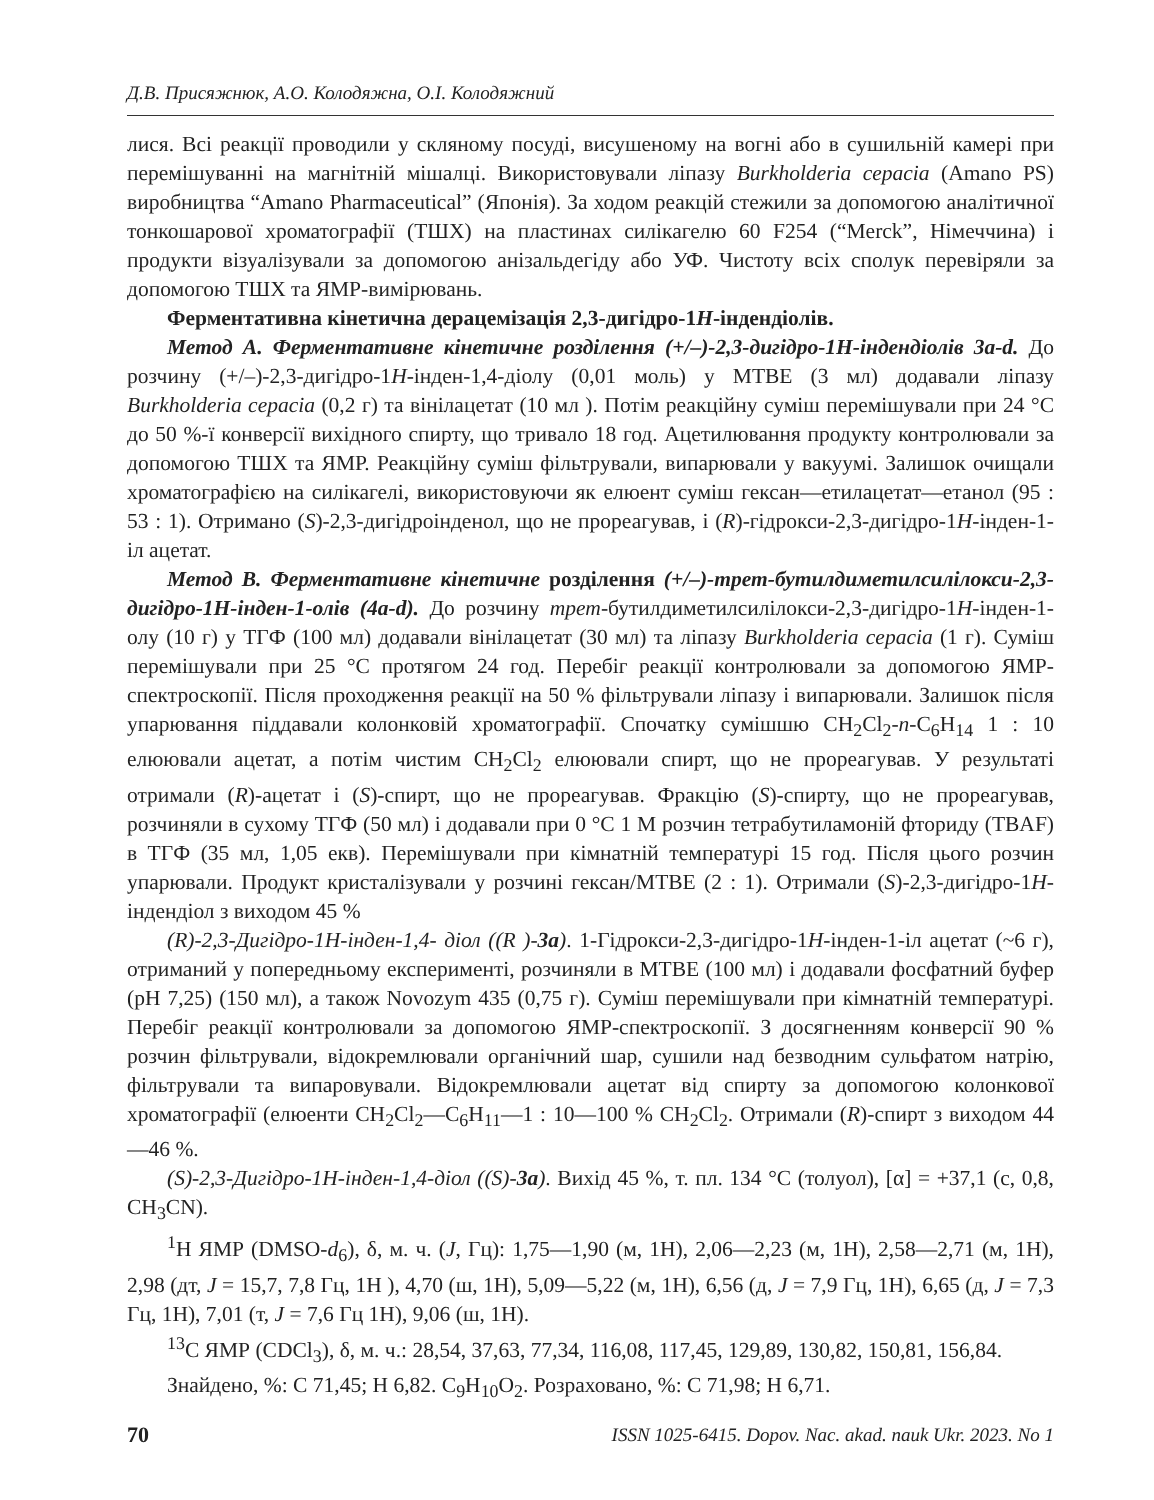Д.В. Присяжнюк, А.О. Колодяжна, О.І. Колодяжний
лися. Всі реакції проводили у скляному посуді, висушеному на вогні або в сушильній камері при перемішуванні на магнітній мішалці. Використовували ліпазу Burkholderia cepacia (Amano PS) виробництва “Amano Pharmaceutical” (Японія). За ходом реакцій стежили за допомогою аналітичної тонкошарової хроматографії (ТШХ) на пластинах силікагелю 60 F254 (“Merck”, Німеччина) і продукти візуалізували за допомогою анізальдегіду або УФ. Чистоту всіх сполук перевіряли за допомогою ТШХ та ЯМР-вимірювань.
Ферментативна кінетична дерацемізація 2,3-дигідро-1H-індендіолів.
Метод А. Ферментативне кінетичне розділення (+/–)-2,3-дигідро-1Н-індендіолів 3a-d. До розчину (+/–)-2,3-дигідро-1H-інден-1,4-діолу (0,01 моль) у МТВЕ (3 мл) додавали ліпазу Burkholderia cepacia (0,2 г) та вінілацетат (10 мл ). Потім реакційну суміш перемішували при 24 °C до 50 %-ї конверсії вихідного спирту, що тривало 18 год. Ацетилювання продукту контролювали за допомогою ТШХ та ЯМР. Реакційну суміш фільтрували, випарювали у вакуумі. Залишок очищали хроматографією на силікагелі, використовуючи як елюент суміш гексан—етилацетат—етанол (95 : 53 : 1). Отримано (S)-2,3-дигідроінденол, що не прореагував, і (R)-гідрокси-2,3-дигідро-1H-інден-1-іл ацетат.
Метод В. Ферментативне кінетичне розділення (+/–)-трет-бутилдиметилсилілокси-2,3-дигідро-1Н-інден-1-олів (4a-d). До розчину трет-бутилдиметилсилілокси-2,3-дигідро-1H-інден-1-олу (10 г) у ТГФ (100 мл) додавали вінілацетат (30 мл) та ліпазу Burkholderia cepacia (1 г). Суміш перемішували при 25 °C протягом 24 год. Перебіг реакції контролювали за допомогою ЯМР-спектроскопії. Після проходження реакції на 50 % фільтрували ліпазу і випарювали. Залишок після упарювання піддавали колонковій хроматографії. Спочатку сумішшю CH<sub>2</sub>Cl<sub>2</sub>-n-C<sub>6</sub>H<sub>14</sub> 1 : 10 елюювали ацетат, а потім чистим CH<sub>2</sub>Cl<sub>2</sub> елюювали спирт, що не прореагував. У результаті отримали (R)-ацетат і (S)-спирт, що не прореагував. Фракцію (S)-спирту, що не прореагував, розчиняли в сухому ТГФ (50 мл) і додавали при 0 °C 1 M розчин тетрабутиламоній фториду (TBAF) в ТГФ (35 мл, 1,05 екв). Перемішували при кімнатній температурі 15 год. Після цього розчин упарювали. Продукт кристалізували у розчині гексан/MTBE (2 : 1). Отримали (S)-2,3-дигідро-1H-індендіол з виходом 45 %
(R)-2,3-Дигідро-1H-інден-1,4- діол ((R )-3a). 1-Гідрокси-2,3-дигідро-1H-інден-1-іл ацетат (~6 г), отриманий у попередньому експерименті, розчиняли в МТВЕ (100 мл) і додавали фосфатний буфер (pH 7,25) (150 мл), а також Novozym 435 (0,75 г). Суміш перемішували при кімнатній температурі. Перебіг реакції контролювали за допомогою ЯМР-спектроскопії. З досягненням конверсії 90 % розчин фільтрували, відокремлювали органічний шар, сушили над безводним сульфатом натрію, фільтрували та випаровували. Відокремлювали ацетат від спирту за допомогою колонкової хроматографії (елюенти CH<sub>2</sub>Cl<sub>2</sub>—C<sub>6</sub>H<sub>11</sub>—1 : 10—100 % CH<sub>2</sub>Cl<sub>2</sub>. Отримали (R)-спирт з виходом 44—46 %.
(S)-2,3-Дигідро-1H-інден-1,4-діол ((S)-3a). Вихід 45 %, т. пл. 134 °C (толуол), [α] = +37,1 (c, 0,8, CH<sub>3</sub>CN).
<sup>1</sup>H ЯМР (DMSO-d<sub>6</sub>), δ, м. ч. (J, Гц): 1,75—1,90 (м, 1H), 2,06—2,23 (м, 1H), 2,58—2,71 (м, 1H), 2,98 (дт, J = 15,7, 7,8 Гц, 1H ), 4,70 (ш, 1H), 5,09—5,22 (м, 1H), 6,56 (д, J = 7,9 Гц, 1H), 6,65 (д, J = 7,3 Гц, 1H), 7,01 (т, J = 7,6 Гц 1H), 9,06 (ш, 1H).
<sup>13</sup>C ЯМР (CDCl<sub>3</sub>), δ, м. ч.: 28,54, 37,63, 77,34, 116,08, 117,45, 129,89, 130,82, 150,81, 156,84.
Знайдено, %: C 71,45; H 6,82. C<sub>9</sub>H<sub>10</sub>O<sub>2</sub>. Розраховано, %: C 71,98; H 6,71.
70 ISSN 1025-6415. Dopov. Nac. akad. nauk Ukr. 2023. No 1